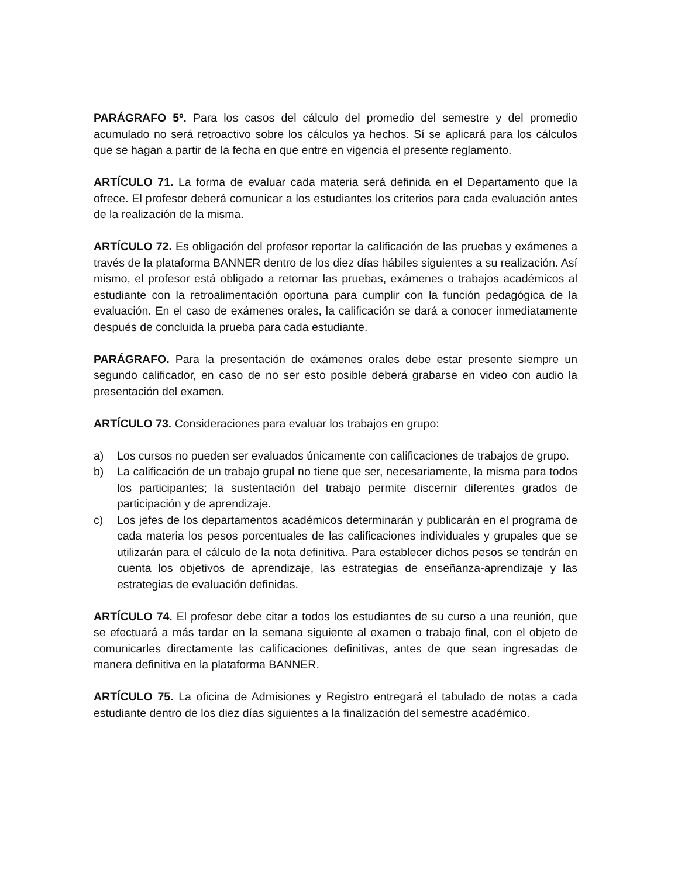PARÁGRAFO 5º. Para los casos del cálculo del promedio del semestre y del promedio acumulado no será retroactivo sobre los cálculos ya hechos. Sí se aplicará para los cálculos que se hagan a partir de la fecha en que entre en vigencia el presente reglamento.
ARTÍCULO 71. La forma de evaluar cada materia será definida en el Departamento que la ofrece. El profesor deberá comunicar a los estudiantes los criterios para cada evaluación antes de la realización de la misma.
ARTÍCULO 72. Es obligación del profesor reportar la calificación de las pruebas y exámenes a través de la plataforma BANNER dentro de los diez días hábiles siguientes a su realización. Así mismo, el profesor está obligado a retornar las pruebas, exámenes o trabajos académicos al estudiante con la retroalimentación oportuna para cumplir con la función pedagógica de la evaluación. En el caso de exámenes orales, la calificación se dará a conocer inmediatamente después de concluida la prueba para cada estudiante.
PARÁGRAFO. Para la presentación de exámenes orales debe estar presente siempre un segundo calificador, en caso de no ser esto posible deberá grabarse en video con audio la presentación del examen.
ARTÍCULO 73. Consideraciones para evaluar los trabajos en grupo:
a) Los cursos no pueden ser evaluados únicamente con calificaciones de trabajos de grupo.
b) La calificación de un trabajo grupal no tiene que ser, necesariamente, la misma para todos los participantes; la sustentación del trabajo permite discernir diferentes grados de participación y de aprendizaje.
c) Los jefes de los departamentos académicos determinarán y publicarán en el programa de cada materia los pesos porcentuales de las calificaciones individuales y grupales que se utilizarán para el cálculo de la nota definitiva. Para establecer dichos pesos se tendrán en cuenta los objetivos de aprendizaje, las estrategias de enseñanza-aprendizaje y las estrategias de evaluación definidas.
ARTÍCULO 74. El profesor debe citar a todos los estudiantes de su curso a una reunión, que se efectuará a más tardar en la semana siguiente al examen o trabajo final, con el objeto de comunicarles directamente las calificaciones definitivas, antes de que sean ingresadas de manera definitiva en la plataforma BANNER.
ARTÍCULO 75. La oficina de Admisiones y Registro entregará el tabulado de notas a cada estudiante dentro de los diez días siguientes a la finalización del semestre académico.